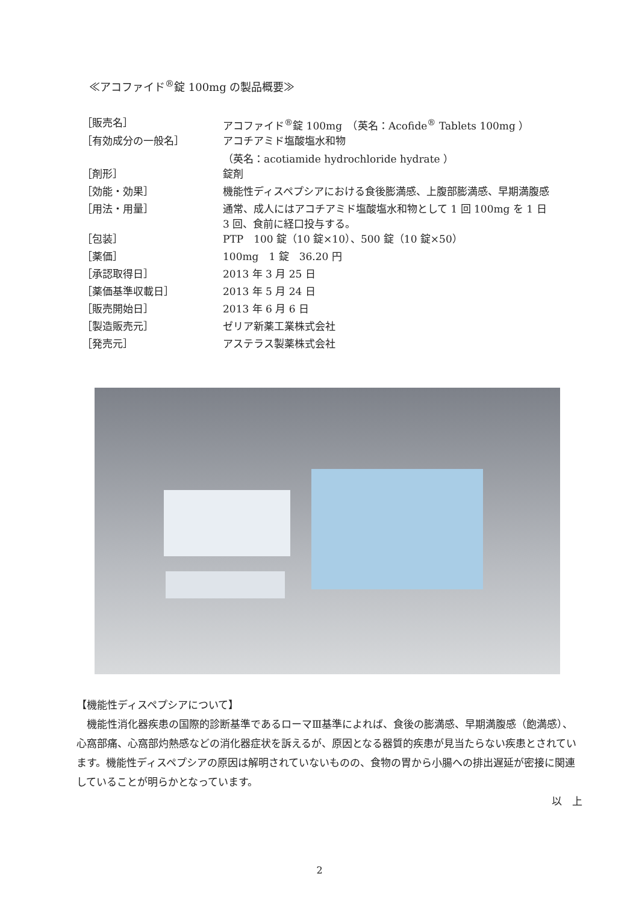≪アコファイド<sup>®</sup>錠 100mg の製品概要≫
| ［販売名］ | アコファイド<sup>®</sup>錠 100mg （英名：Acofide<sup>®</sup> Tablets 100mg ） |
| ［有効成分の一般名］ | アコチアミド塩酸塩水和物 （英名：acotiamide hydrochloride hydrate ） |
| ［剤形］ | 錠剤 |
| ［効能・効果］ | 機能性ディスペプシアにおける食後膨満感、上腹部膨満感、早期満腹感 |
| ［用法・用量］ | 通常、成人にはアコチアミド塩酸塩水和物として 1 回 100mg を 1 日 3 回、食前に経口投与する。 |
| ［包装］ | PTP 100 錠（10 錠×10）、500 錠（10 錠×50） |
| ［薬価］ | 100mg 1 錠 36.20 円 |
| ［承認取得日］ | 2013 年 3 月 25 日 |
| ［薬価基準収載日］ | 2013 年 5 月 24 日 |
| ［販売開始日］ | 2013 年 6 月 6 日 |
| ［製造販売元］ | ゼリア新薬工業株式会社 |
| ［発売元］ | アステラス製薬株式会社 |
【機能性ディスペプシアについて】
　機能性消化器疾患の国際的診断基準であるローマⅢ基準によれば、食後の膨満感、早期満腹感（飽満感）、心窩部痛、心窩部灼熱感などの消化器症状を訴えるが、原因となる器質的疾患が見当たらない疾患とされています。機能性ディスペプシアの原因は解明されていないものの、食物の胃から小腸への排出遅延が密接に関連していることが明らかとなっています。
以　上
2